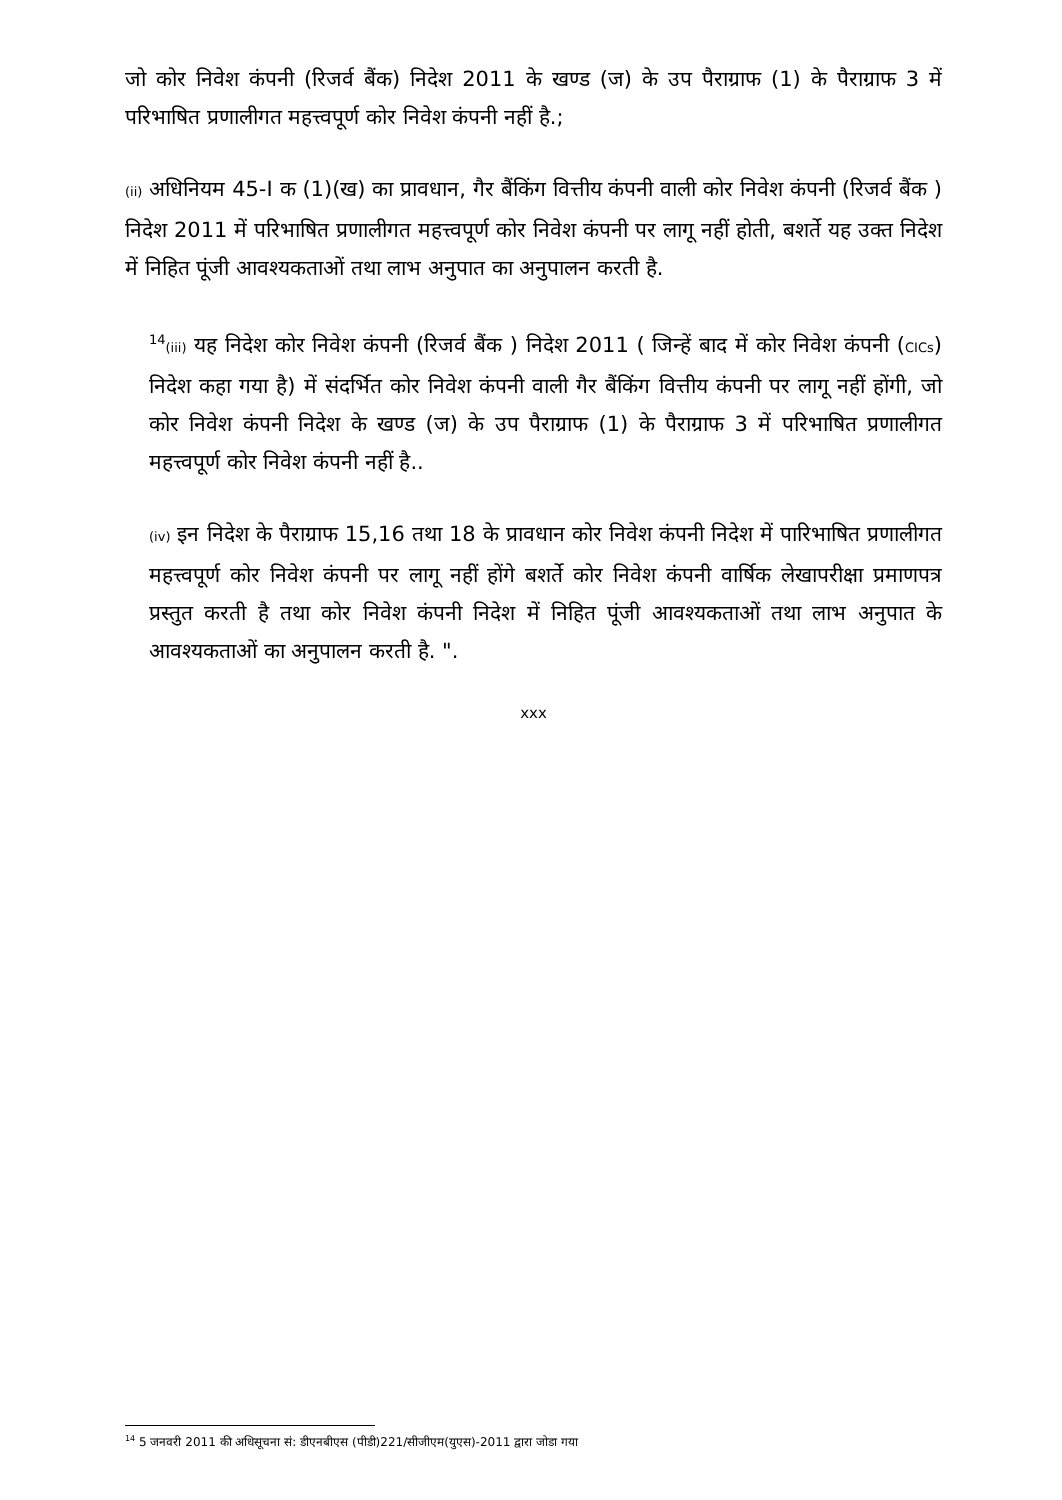जो कोर निवेश कंपनी (रिजर्व बैंक) निदेश 2011 के खण्ड (ज) के उप पैराग्राफ (1) के पैराग्राफ 3 में परिभाषित प्रणालीगत महत्त्वपूर्ण कोर निवेश कंपनी नहीं है.;
(ii) अधिनियम 45-I क (1)(ख) का प्रावधान, गैर बैंकिंग वित्तीय कंपनी वाली कोर निवेश कंपनी (रिजर्व बैंक ) निदेश 2011 में परिभाषित प्रणालीगत महत्त्वपूर्ण कोर निवेश कंपनी पर लागू नहीं होती, बशर्ते यह उक्त निदेश में निहित पूंजी आवश्यकताओं तथा लाभ अनुपात का अनुपालन करती है.
<sup>14</sup> (iii) यह निदेश कोर निवेश कंपनी (रिजर्व बैंक ) निदेश 2011 ( जिन्हें बाद में कोर निवेश कंपनी (CICs) निदेश कहा गया है) में संदर्भित कोर निवेश कंपनी वाली गैर बैंकिंग वित्तीय कंपनी पर लागू नहीं होंगी, जो कोर निवेश कंपनी निदेश के खण्ड (ज) के उप पैराग्राफ (1) के पैराग्राफ 3 में परिभाषित प्रणालीगत महत्त्वपूर्ण कोर निवेश कंपनी नहीं है..
(iv) इन निदेश के पैराग्राफ 15,16 तथा 18 के प्रावधान कोर निवेश कंपनी निदेश में पारिभाषित प्रणालीगत महत्त्वपूर्ण कोर निवेश कंपनी पर लागू नहीं होंगे बशर्ते कोर निवेश कंपनी वार्षिक लेखापरीक्षा प्रमाणपत्र प्रस्तुत करती है तथा कोर निवेश कंपनी निदेश में निहित पूंजी आवश्यकताओं तथा लाभ अनुपात के आवश्यकताओं का अनुपालन करती है. ".
xxx
<sup>14</sup> 5 जनवरी 2011 की अधिसूचना सं: डीएनबीएस (पीडी)221/सीजीएम(युएस)-2011 द्वारा जोडा गया